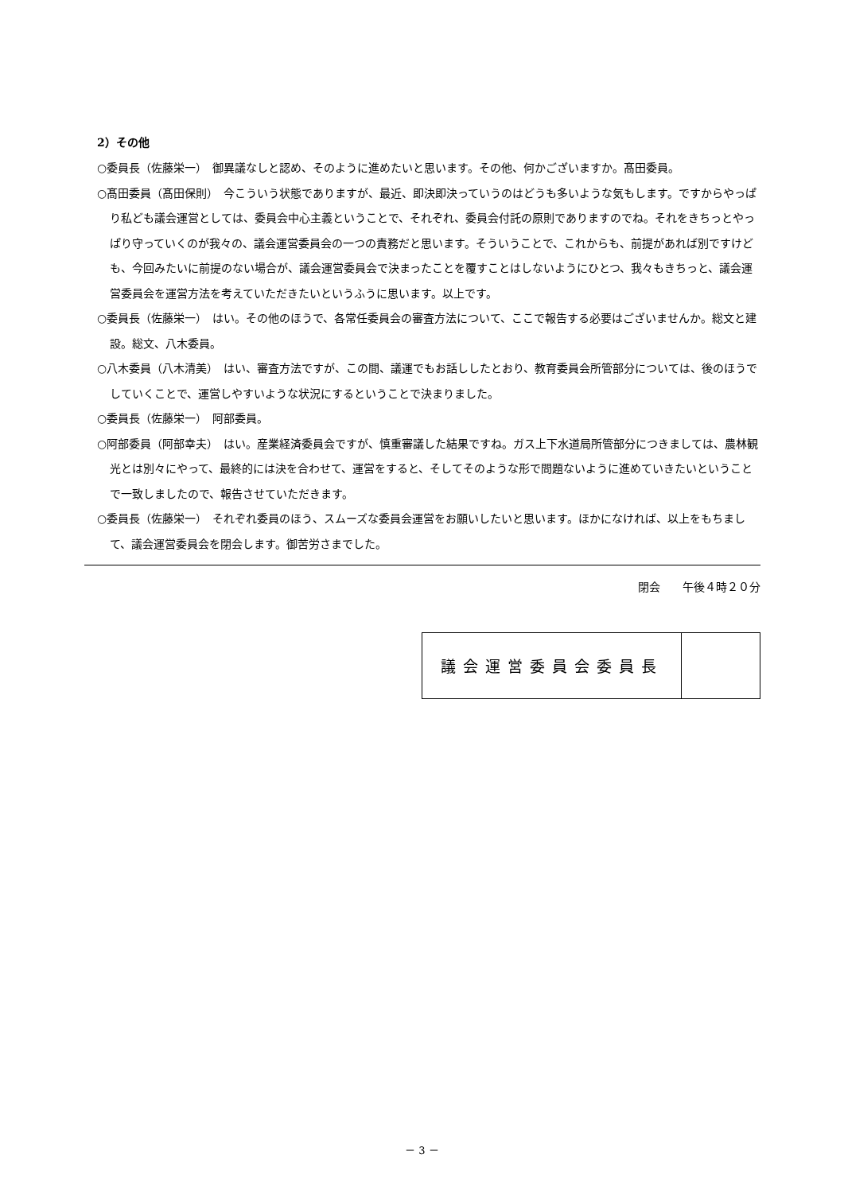2）その他
○委員長（佐藤栄一）　御異議なしと認め、そのように進めたいと思います。その他、何かございますか。髙田委員。
○髙田委員（髙田保則）　今こういう状態でありますが、最近、即決即決っていうのはどうも多いような気もします。ですからやっぱり私ども議会運営としては、委員会中心主義ということで、それぞれ、委員会付託の原則でありますのでね。それをきちっとやっぱり守っていくのが我々の、議会運営委員会の一つの責務だと思います。そういうことで、これからも、前提があれば別ですけども、今回みたいに前提のない場合が、議会運営委員会で決まったことを覆すことはしないようにひとつ、我々もきちっと、議会運営委員会を運営方法を考えていただきたいというふうに思います。以上です。
○委員長（佐藤栄一）　はい。その他のほうで、各常任委員会の審査方法について、ここで報告する必要はございませんか。総文と建設。総文、八木委員。
○八木委員（八木清美）　はい、審査方法ですが、この間、議運でもお話ししたとおり、教育委員会所管部分については、後のほうでしていくことで、運営しやすいような状況にするということで決まりました。
○委員長（佐藤栄一）　阿部委員。
○阿部委員（阿部幸夫）　はい。産業経済委員会ですが、慎重審議した結果ですね。ガス上下水道局所管部分につきましては、農林観光とは別々にやって、最終的には決を合わせて、運営をすると、そしてそのような形で問題ないように進めていきたいということで一致しましたので、報告させていただきます。
○委員長（佐藤栄一）　それぞれ委員のほう、スムーズな委員会運営をお願いしたいと思います。ほかになければ、以上をもちまして、議会運営委員会を閉会します。御苦労さまでした。
閉会　　午後４時２０分
| 議会運営委員会委員長 | |
－ 3 －